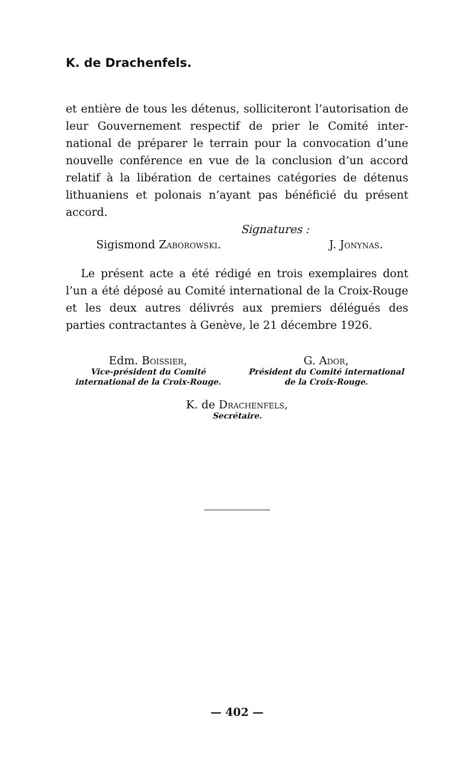K. de Drachenfels.
et entière de tous les détenus, solliciteront l’autorisation de leur Gouvernement respectif de prier le Comité inter­national de préparer le terrain pour la convocation d’une nouvelle conférence en vue de la conclusion d’un accord relatif à la libération de certaines catégories de détenus lithuaniens et polonais n’ayant pas bénéficié du présent accord.
Signatures :
Sigismond Zaborowski. J. Jonynas.
Le présent acte a été rédigé en trois exemplaires dont l’un a été déposé au Comité international de la Croix-Rouge et les deux autres délivrés aux premiers délégués des parties contractantes à Genève, le 21 décembre 1926.
Edm. Boissier,
Vice-président du Comité international de la Croix-Rouge.
G. Ador,
Président du Comité international de la Croix-Rouge.
K. de Drachenfels,
Secrétaire.
— 402 —